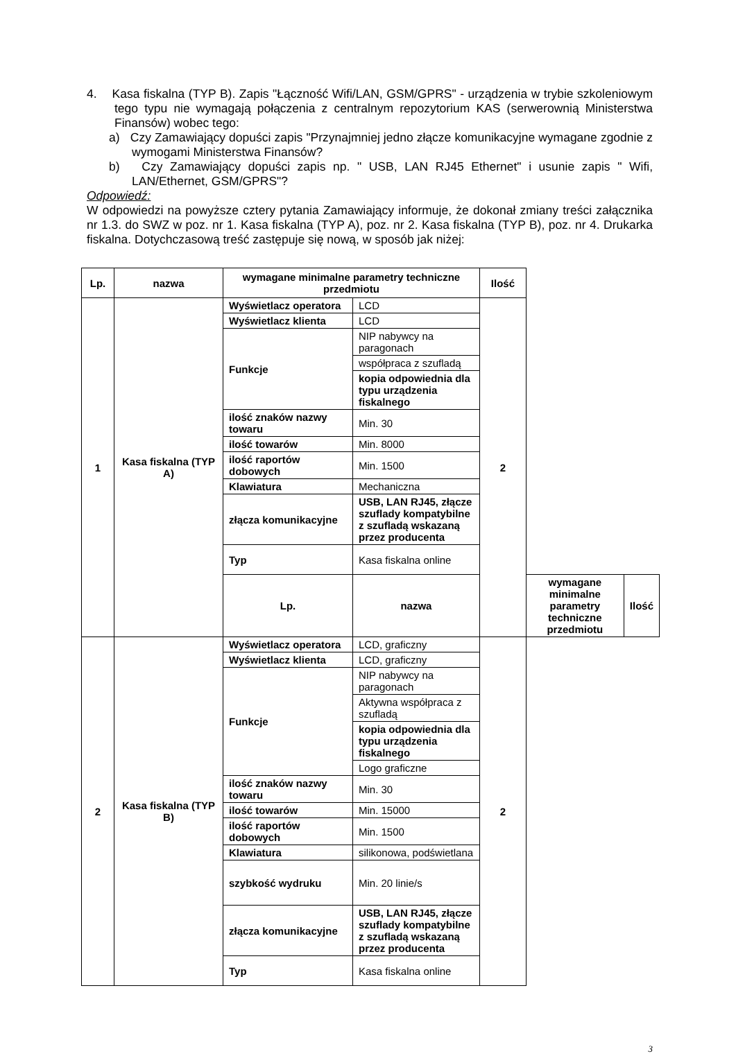4. Kasa fiskalna (TYP B). Zapis "Łączność Wifi/LAN, GSM/GPRS" - urządzenia w trybie szkoleniowym tego typu nie wymagają połączenia z centralnym repozytorium KAS (serwerownią Ministerstwa Finansów) wobec tego:
a) Czy Zamawiający dopuści zapis "Przynajmniej jedno złącze komunikacyjne wymagane zgodnie z wymogami Ministerstwa Finansów?
b) Czy Zamawiający dopuści zapis np. " USB, LAN RJ45 Ethernet" i usunie zapis " Wifi, LAN/Ethernet, GSM/GPRS"?
Odpowiedź:
W odpowiedzi na powyższe cztery pytania Zamawiający informuje, że dokonał zmiany treści załącznika nr 1.3. do SWZ w poz. nr 1. Kasa fiskalna (TYP A), poz. nr 2. Kasa fiskalna (TYP B), poz. nr 4. Drukarka fiskalna. Dotychczasową treść zastępuje się nową, w sposób jak niżej:
| Lp. | nazwa | wymagane minimalne parametry techniczne przedmiotu | | Ilość | | |
| --- | --- | --- | --- | --- | --- | --- |
| 1 | Kasa fiskalna (TYP A) | Wyświetlacz operatora | LCD | 2 | | |
| | | Wyświetlacz klienta | LCD | | | |
| | | Funkcje | NIP nabywcy na paragonach | | | |
| | | | współpraca z szufladą | | | |
| | | | kopia odpowiednia dla typu urządzenia fiskalnego | | | |
| | | ilość znaków nazwy towaru | Min. 30 | | | |
| | | ilość towarów | Min. 8000 | | | |
| | | ilość raportów dobowych | Min. 1500 | | | |
| | | Klawiatura | Mechaniczna | | | |
| | | złącza komunikacyjne | USB, LAN RJ45, złącze szuflady kompatybilne z szufladą wskazaną przez producenta | | | |
| | | Typ | Kasa fiskalna online | | | |
| | | Lp. | nazwa | | wymagane minimalne parametry techniczne przedmiotu | Ilość |
| 2 | Kasa fiskalna (TYP B) | Wyświetlacz operatora | LCD, graficzny | 2 | | |
| | | Wyświetlacz klienta | LCD, graficzny | | | |
| | | Funkcje | NIP nabywcy na paragonach | | | |
| | | | Aktywna współpraca z szufladą | | | |
| | | | kopia odpowiednia dla typu urządzenia fiskalnego | | | |
| | | | Logo graficzne | | | |
| | | ilość znaków nazwy towaru | Min. 30 | | | |
| | | ilość towarów | Min. 15000 | | | |
| | | ilość raportów dobowych | Min. 1500 | | | |
| | | Klawiatura | silikonowa, podświetlana | | | |
| | | szybkość wydruku | Min. 20 linie/s | | | |
| | | złącza komunikacyjne | USB, LAN RJ45, złącze szuflady kompatybilne z szufladą wskazaną przez producenta | | | |
| | | Typ | Kasa fiskalna online | | | |
3